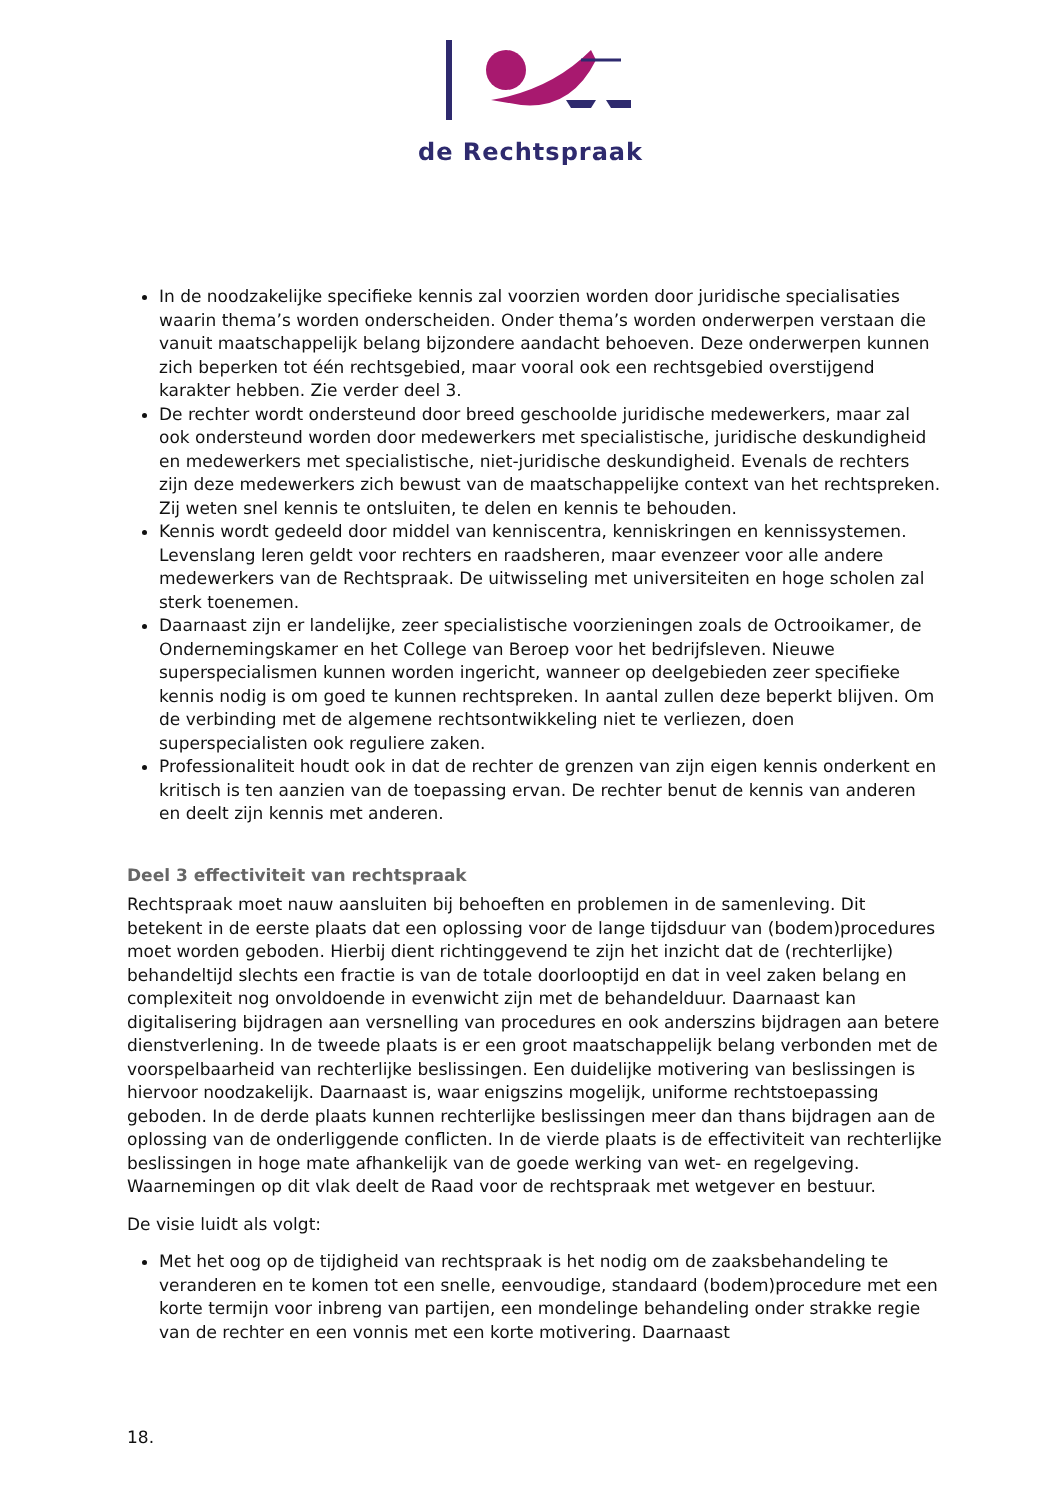de Rechtspraak
In de noodzakelijke specifieke kennis zal voorzien worden door juridische specialisaties waarin thema’s worden onderscheiden. Onder thema’s worden onderwerpen verstaan die vanuit maatschappelijk belang bijzondere aandacht behoeven. Deze onderwerpen kunnen zich beperken tot één rechtsgebied, maar vooral ook een rechtsgebied overstijgend karakter hebben. Zie verder deel 3.
De rechter wordt ondersteund door breed geschoolde juridische medewerkers, maar zal ook ondersteund worden door medewerkers met specialistische, juridische deskundigheid en medewerkers met specialistische, niet-juridische deskundigheid. Evenals de rechters zijn deze medewerkers zich bewust van de maatschappelijke context van het rechtspreken. Zij weten snel kennis te ontsluiten, te delen en kennis te behouden.
Kennis wordt gedeeld door middel van kenniscentra, kenniskringen en kennissystemen. Levenslang leren geldt voor rechters en raadsheren, maar evenzeer voor alle andere medewerkers van de Rechtspraak. De uitwisseling met universiteiten en hoge scholen zal sterk toenemen.
Daarnaast zijn er landelijke, zeer specialistische voorzieningen zoals de Octrooikamer, de Ondernemingskamer en het College van Beroep voor het bedrijfsleven. Nieuwe superspecialismen kunnen worden ingericht, wanneer op deelgebieden zeer specifieke kennis nodig is om goed te kunnen rechtspreken. In aantal zullen deze beperkt blijven. Om de verbinding met de algemene rechtsontwikkeling niet te verliezen, doen superspecialisten ook reguliere zaken.
Professionaliteit houdt ook in dat de rechter de grenzen van zijn eigen kennis onderkent en kritisch is ten aanzien van de toepassing ervan. De rechter benut de kennis van anderen en deelt zijn kennis met anderen.
Deel 3 effectiviteit van rechtspraak
Rechtspraak moet nauw aansluiten bij behoeften en problemen in de samenleving. Dit betekent in de eerste plaats dat een oplossing voor de lange tijdsduur van (bodem)procedures moet worden geboden. Hierbij dient richtinggevend te zijn het inzicht dat de (rechterlijke) behandeltijd slechts een fractie is van de totale doorlooptijd en dat in veel zaken belang en complexiteit nog onvoldoende in evenwicht zijn met de behandelduur. Daarnaast kan digitalisering bijdragen aan versnelling van procedures en ook anderszins bijdragen aan betere dienstverlening. In de tweede plaats is er een groot maatschappelijk belang verbonden met de voorspelbaarheid van rechterlijke beslissingen. Een duidelijke motivering van beslissingen is hiervoor noodzakelijk. Daarnaast is, waar enigszins mogelijk, uniforme rechtstoepassing geboden. In de derde plaats kunnen rechterlijke beslissingen meer dan thans bijdragen aan de oplossing van de onderliggende conflicten. In de vierde plaats is de effectiviteit van rechterlijke beslissingen in hoge mate afhankelijk van de goede werking van wet- en regelgeving. Waarnemingen op dit vlak deelt de Raad voor de rechtspraak met wetgever en bestuur.
De visie luidt als volgt:
Met het oog op de tijdigheid van rechtspraak is het nodig om de zaaksbehandeling te veranderen en te komen tot een snelle, eenvoudige, standaard (bodem)procedure met een korte termijn voor inbreng van partijen, een mondelinge behandeling onder strakke regie van de rechter en een vonnis met een korte motivering. Daarnaast
18.